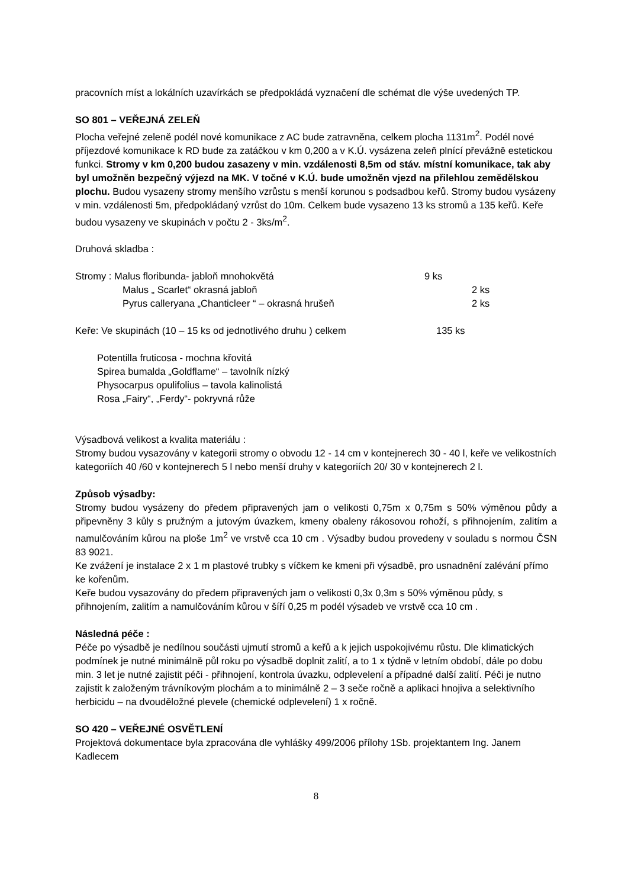pracovních míst a lokálních uzavírkách se předpokládá vyznačení dle schémat dle výše uvedených TP.
SO 801 – VEŘEJNÁ ZELEŇ
Plocha veřejné zeleně podél nové komunikace z AC bude zatravněna, celkem plocha 1131m<sup>2</sup>. Podél nové příjezdové komunikace k RD bude za zatáčkou v km 0,200 a v K.Ú. vysázena zeleň plnící převážně estetickou funkci. Stromy v km 0,200 budou zasazeny v min. vzdálenosti 8,5m od stáv. místní komunikace, tak aby byl umožněn bezpečný výjezd na MK. V točné v K.Ú. bude umožněn vjezd na přilehlou zemědělskou plochu. Budou vysazeny stromy menšího vzrůstu s menší korunou s podsadbou keřů. Stromy budou vysázeny v min. vzdálenosti 5m, předpokládaný vzrůst do 10m. Celkem bude vysazeno 13 ks stromů a 135 keřů. Keře budou vysazeny ve skupinách v počtu 2 - 3ks/m<sup>2</sup>.
Druhová skladba :
Stromy : Malus floribunda- jabloň mnohokvětá 9 ks
Malus „ Scarlet“ okrasná jabloň 2 ks
Pyrus calleryana „Chanticleer “ – okrasná hrušeň 2 ks
Keře: Ve skupinách (10 – 15 ks od jednotlivého druhu ) celkem 135 ks
Potentilla fruticosa - mochna křovitá
Spirea bumalda „Goldflame“ – tavolník nízký
Physocarpus opulifolius – tavola kalinolistá
Rosa „Fairy“, „Ferdy“- pokryvná růže
Výsadbová velikost a kvalita materiálu :
Stromy budou vysazovány v kategorii stromy o obvodu 12 - 14 cm v kontejnerech 30 - 40 l, keře ve velikostních kategoriích 40 /60 v kontejnerech 5 l nebo menší druhy v kategoriích 20/ 30 v kontejnerech 2 l.
Způsob výsadby:
Stromy budou vysázeny do předem připravených jam o velikosti 0,75m x 0,75m s 50% výměnou půdy a připevněny 3 kůly s pružným a jutovým úvazkem, kmeny obaleny rákosovou rohoží, s přihnojením, zalitím a namulčováním kůrou na ploše 1m<sup>2</sup> ve vrstvě cca 10 cm . Výsadby budou provedeny v souladu s normou ČSN 83 9021.
Ke zvážení je instalace 2 x 1 m plastové trubky s víčkem ke kmeni při výsadbě, pro usnadnění zalévání přímo ke kořenům.
Keře budou vysazovány do předem připravených jam o velikosti 0,3x 0,3m s 50% výměnou půdy, s přihnojením, zalitím a namulčováním kůrou v šíří 0,25 m podél výsadeb ve vrstvě cca 10 cm .
Následná péče :
Péče po výsadbě je nedílnou součásti ujmutí stromů a keřů a k jejich uspokojivému růstu. Dle klimatických podmínek je nutné minimálně půl roku po výsadbě doplnit zalití, a to 1 x týdně v letním období, dále po dobu min. 3 let je nutné zajistit péči - přihnojení, kontrola úvazku, odplevelení a případné další zalití. Péči je nutno zajistit k založeným trávníkovým plochám a to minimálně 2 – 3 seče ročně a aplikaci hnojiva a selektivního herbicidu – na dvouděložné plevele (chemické odplevelení) 1 x ročně.
SO 420 – VEŘEJNÉ OSVĚTLENÍ
Projektová dokumentace byla zpracována dle vyhlášky 499/2006 přílohy 1Sb. projektantem Ing. Janem Kadlecem
8